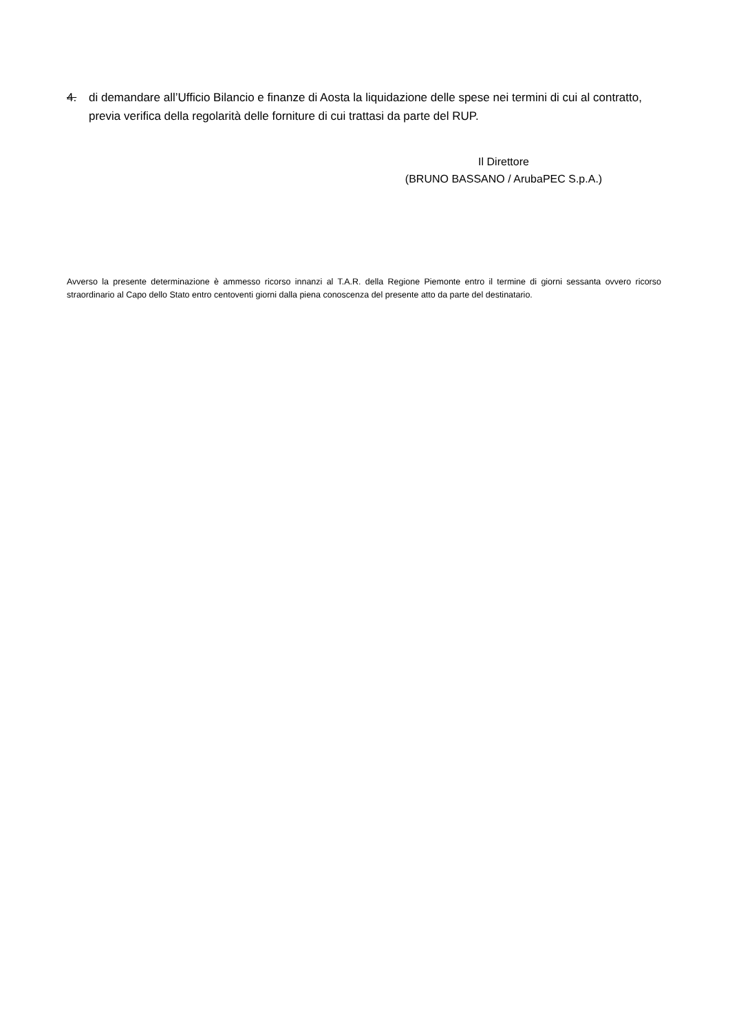4. di demandare all’Ufficio Bilancio e finanze di Aosta la liquidazione delle spese nei termini di cui al contratto, previa verifica della regolarità delle forniture di cui trattasi da parte del RUP.
Il Direttore
(BRUNO BASSANO / ArubaPEC S.p.A.)
Avverso la presente determinazione è ammesso ricorso innanzi al T.A.R. della Regione Piemonte entro il termine di giorni sessanta ovvero ricorso straordinario al Capo dello Stato entro centoventi giorni dalla piena conoscenza del presente atto da parte del destinatario.